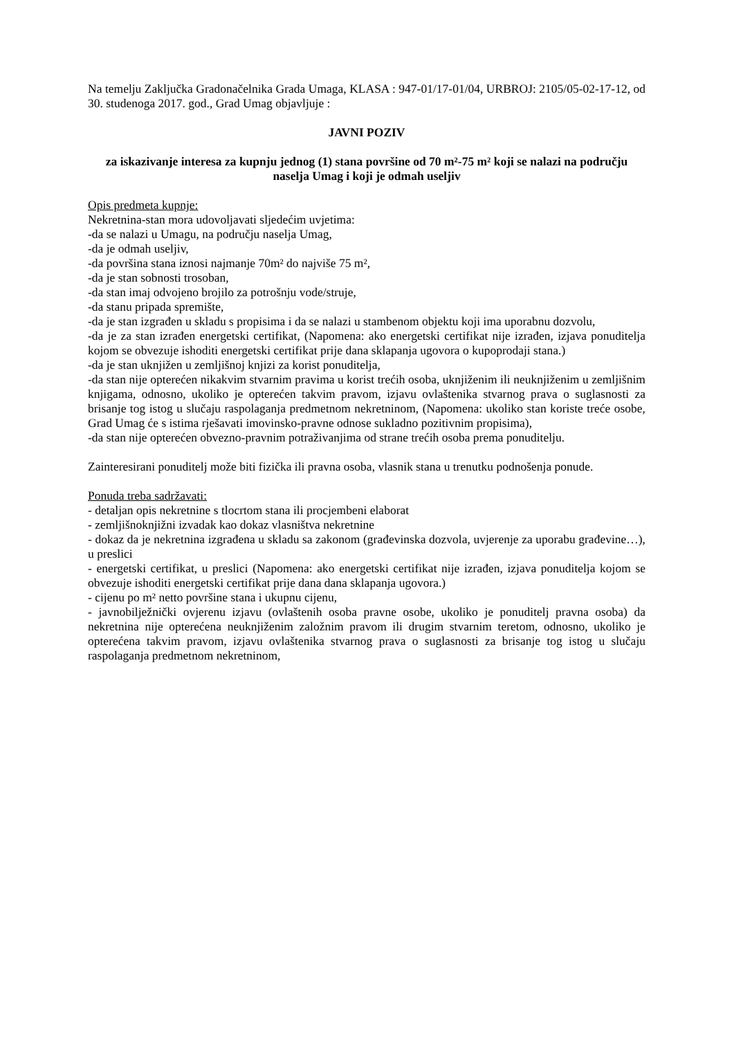Na temelju Zaključka Gradonačelnika Grada Umaga, KLASA : 947-01/17-01/04, URBROJ: 2105/05-02-17-12, od 30. studenoga 2017. god., Grad Umag objavljuje :
JAVNI POZIV
za iskazivanje interesa za kupnju jednog (1) stana površine od 70 m²-75 m² koji se nalazi na području naselja Umag i koji je odmah useljiv
Opis predmeta kupnje:
Nekretnina-stan mora udovoljavati sljedećim uvjetima:
-da se nalazi u Umagu, na području naselja Umag,
-da je odmah useljiv,
-da površina stana iznosi najmanje 70m² do najviše 75 m²,
-da je stan sobnosti trosoban,
-da stan imaj odvojeno brojilo za potrošnju vode/struje,
-da stanu pripada spremište,
-da je stan izgrađen u skladu s propisima i da se nalazi u stambenom objektu koji ima uporabnu dozvolu,
-da je za stan izrađen energetski certifikat, (Napomena: ako energetski certifikat nije izrađen, izjava ponuditelja kojom se obvezuje ishoditi energetski certifikat prije dana sklapanja ugovora o kupoprodaji stana.)
-da je stan uknjižen u zemljišnoj knjizi za korist ponuditelja,
-da stan nije opterećen nikakvim stvarnim pravima u korist trećih osoba, uknjiženim ili neuknjiženim u zemljišnim knjigama, odnosno, ukoliko je opterećen takvim pravom, izjavu ovlaštenika stvarnog prava o suglasnosti za brisanje tog istog u slučaju raspolaganja predmetnom nekretninom, (Napomena: ukoliko stan koriste treće osobe, Grad Umag će s istima rješavati imovinsko-pravne odnose sukladno pozitivnim propisima),
-da stan nije opterećen obvezno-pravnim potraživanjima od strane trećih osoba prema ponuditelju.
Zainteresirani ponuditelj može biti fizička ili pravna osoba, vlasnik stana u trenutku podnošenja ponude.
Ponuda treba sadržavati:
- detaljan opis nekretnine s tlocrtom stana ili procjembeni elaborat
- zemljišnoknjižni izvadak kao dokaz vlasništva nekretnine
- dokaz da je nekretnina izgrađena u skladu sa zakonom (građevinska dozvola, uvjerenje za uporabu građevine…), u preslici
- energetski certifikat, u preslici (Napomena: ako energetski certifikat nije izrađen, izjava ponuditelja kojom se obvezuje ishoditi energetski certifikat prije dana dana sklapanja ugovora.)
- cijenu po m² netto površine stana i ukupnu cijenu,
- javnobilježnički ovjerenu izjavu (ovlaštenih osoba pravne osobe, ukoliko je ponuditelj pravna osoba) da nekretnina nije opterećena neuknjiženim založnim pravom ili drugim stvarnim teretom, odnosno, ukoliko je opterećena takvim pravom, izjavu ovlaštenika stvarnog prava o suglasnosti za brisanje tog istog u slučaju raspolaganja predmetnom nekretninom,